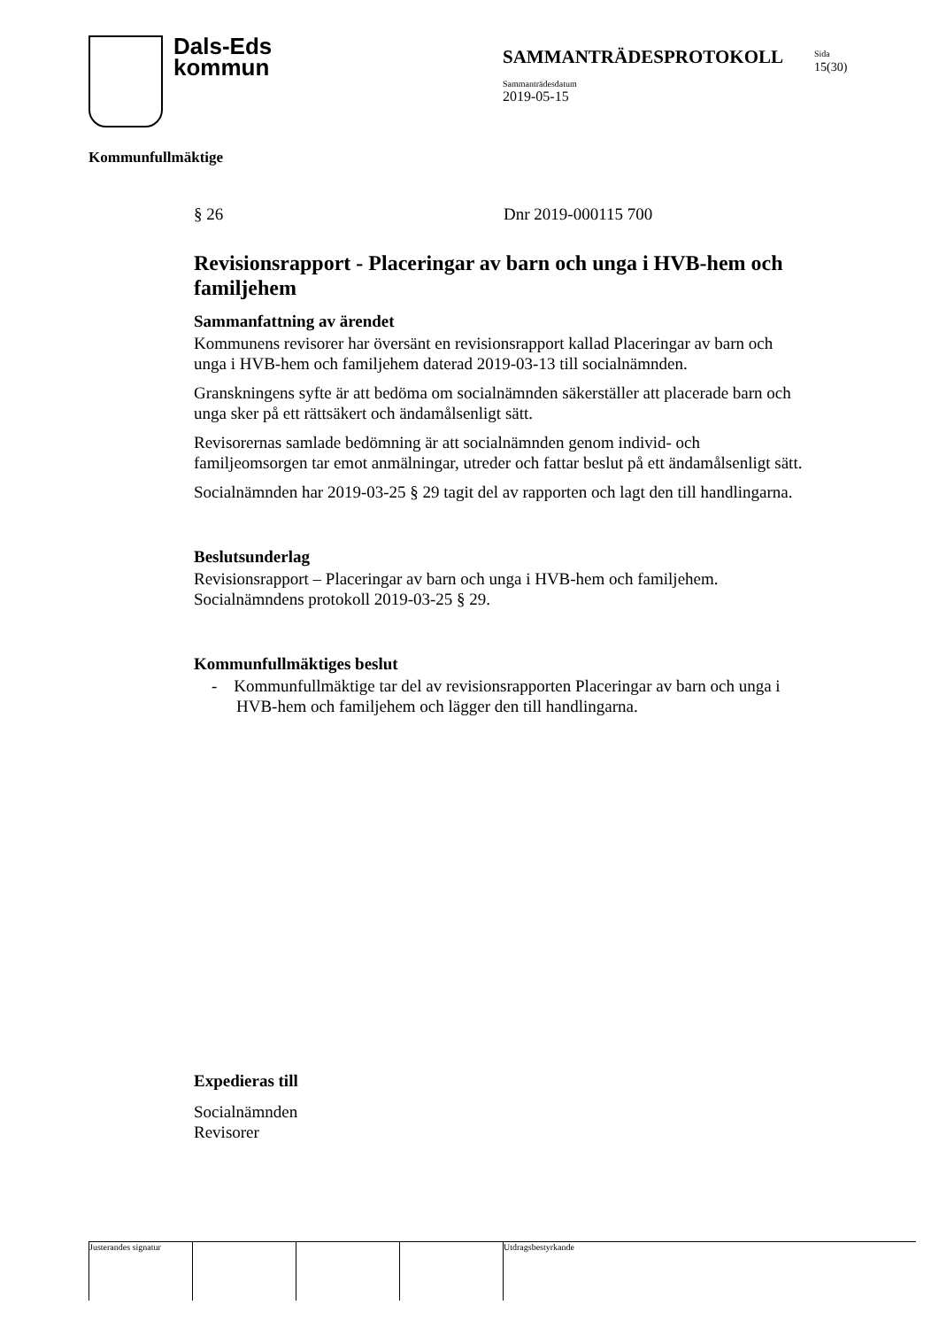Dals-Eds
kommun
SAMMANTRÄDESPROTOKOLL
Sammanträdesdatum
2019-05-15
Sida
15(30)
Kommunfullmäktige
§ 26 Dnr 2019-000115 700
Revisionsrapport - Placeringar av barn och unga i HVB-hem och familjehem
Sammanfattning av ärendet
Kommunens revisorer har översänt en revisionsrapport kallad Placeringar av barn och unga i HVB-hem och familjehem daterad 2019-03-13 till socialnämnden.
Granskningens syfte är att bedöma om socialnämnden säkerställer att placerade barn och unga sker på ett rättsäkert och ändamålsenligt sätt.
Revisorernas samlade bedömning är att socialnämnden genom individ- och familjeomsorgen tar emot anmälningar, utreder och fattar beslut på ett ändamålsenligt sätt.
Socialnämnden har 2019-03-25 § 29 tagit del av rapporten och lagt den till handlingarna.
Beslutsunderlag
Revisionsrapport – Placeringar av barn och unga i HVB-hem och familjehem.
Socialnämndens protokoll 2019-03-25 § 29.
Kommunfullmäktiges beslut
- Kommunfullmäktige tar del av revisionsrapporten Placeringar av barn och unga i HVB-hem och familjehem och lägger den till handlingarna.
Expedieras till
Socialnämnden
Revisorer
Justerandes signatur
Utdragsbestyrkande